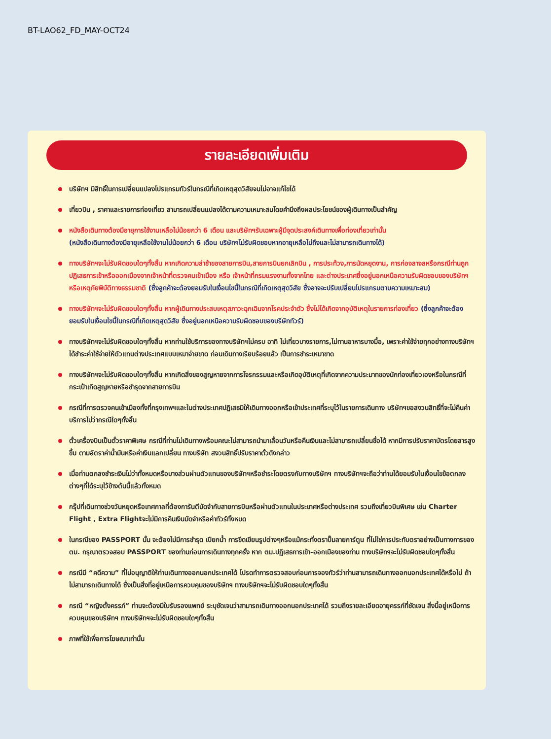BT-LAO62_FD_MAY-OCT24
รายละเอียดเพิ่มเติม
บริษัทฯ มีสิทธิ์ในการเปลี่ยนแปลงโปรแกรมทัวร์ในกรณีที่เกิดเหตุสุดวิสัยจนไม่อาจแก้ไขได้
เที่ยวบิน , ราคาและรายการท่องเที่ยว สามารถเปลี่ยนแปลงได้ตามความเหมาะสมโดยคำนึงถึงผลประโยชน์ของผู้เดินทางเป็นสำคัญ
หนังสือเดินทางต้องมีอายุการใช้งานเหลือไม่น้อยกว่า 6 เดือน และบริษัทฯรับเฉพาะผู้มีจุดประสงค์เดินทางเพื่อท่องเที่ยวเท่านั้น
(หนังสือเดินทางต้องมีอายุเหลือใช้งานไม่น้อยกว่า 6 เดือน บริษัทฯไม่รับผิดชอบหากอายุเหลือไม่ถึงและไม่สามารถเดินทางได้)
ทางบริษัทฯจะไม่รับผิดชอบใดๆทั้งสิ้น หากเกิดความล่าช้าของสายการบิน,สายการบินยกเลิกบิน , การประท้วง,การนัดหยุดงาน, การก่อจลาจลหรือกรณีท่านถูกปฏิเสธการเข้าหรือออกเมืองจากเจ้าหน้าที่ตรวจคนเข้าเมือง หรือ เจ้าหน้าที่กรมแรงงานทั้งจากไทย และต่างประเทศซึ่งอยู่นอกเหนือความรับผิดชอบของบริษัทฯหรือเหตุภัยพิบัติทางธรรมชาติ (ซึ่งลูกค้าจะต้องยอมรับในเงื่อนไขนี้ในกรณีที่เกิดเหตุสุดวิสัย ซึ่งอาจจะปรับเปลี่ยนโปรแกรมตามความเหมาะสม)
ทางบริษัทฯจะไม่รับผิดชอบใดๆทั้งสิ้น หากผู้เดินทางประสบเหตุสภาวะฉุกเฉินจากโรคประจำตัว ซึ่งไม่ได้เกิดจากอุบัติเหตุในรายการท่องเที่ยว (ซึ่งลูกค้าจะต้องยอมรับในเงื่อนไขนี้ในกรณีที่เกิดเหตุสุดวิสัย ซึ่งอยู่นอกเหนือความรับผิดชอบของบริษัททัวร์)
ทางบริษัทฯจะไม่รับผิดชอบใดๆทั้งสิ้น หากท่านใช้บริการของทางบริษัทฯไม่ครบ อาทิ ไม่เที่ยวบางรายการ,ไม่ทานอาหารบางมื้อ, เพราะค่าใช้จ่ายทุกอย่างทางบริษัทฯได้ชำระค่าใช้จ่ายให้ตัวแทนต่างประเทศแบบเหมาจ่ายขาด ก่อนเดินทางเรียบร้อยแล้ว เป็นการชำระเหมาขาด
ทางบริษัทฯจะไม่รับผิดชอบใดๆทั้งสิ้น หากเกิดสิ่งของสูญหายจากการโจรกรรมและหรือเกิดอุบัติเหตุที่เกิดจากความประมาทของนักท่องเที่ยวเองหรือในกรณีที่กระเป๋าเกิดสูญหายหรือชำรุดจากสายการบิน
กรณีที่การตรวจคนเข้าเมืองทั้งที่กรุงเทพฯและในต่างประเทศปฏิเสธมิให้เดินทางออกหรือเข้าประเทศที่ระบุไว้ในรายการเดินทาง บริษัทฯขอสงวนสิทธิ์ที่จะไม่คืนค่าบริการไม่ว่ากรณีใดๆทั้งสิ้น
ตั๋วเครื่องบินเป็นตั๋วราคาพิเศษ กรณีที่ท่านไม่เดินทางพร้อมคณะไม่สามารถนำมาเลื่อนวันหรือคืนเงินและไม่สามารถเปลี่ยนชื่อได้ หากมีการปรับราคาบัตรโดยสารสูงขึ้น ตามอัตราค่าน้ำมันหรือค่าเงินแลกเปลี่ยน ทางบริษัท สงวนสิทธิ์ปรับราคาตั๋วดังกล่าว
เมื่อท่านตกลงชำระเงินไม่ว่าทั้งหมดหรือบางส่วนผ่านตัวแทนของบริษัทฯหรือชำระโดยตรงกับทางบริษัทฯ ทางบริษัทฯจะถือว่าท่านได้ยอมรับในเงื่อนไขข้อตกลงต่างๆที่ได้ระบุไว้ข้างต้นนี้แล้วทั้งหมด
กรุ๊ปที่เดินทางช่วงวันหยุดหรือเทศกาลที่ต้องการันตีมัดจำกับสายการบินหรือผ่านตัวแทนในประเทศหรือต่างประเทศ รวมถึงเที่ยวบินพิเศษ เช่น Charter Flight , Extra Flightจะไม่มีการคืนเงินมัดจำหรือค่าทัวร์ทั้งหมด
ในกรณีของ PASSPORT นั้น จะต้องไม่มีการชำรุด เปียกน้ำ การขีดเขียนรูปต่างๆหรือแม้กระทั่งตราปั๊มลายการ์ตูน ที่ไม่ใช่การประทับตราอย่างเป็นทางการของตม. กรุณาตรวจสอบ PASSPORT ของท่านก่อนการเดินทางทุกครั้ง หาก ตม.ปฏิเสธการเข้า-ออกเมืองของท่าน ทางบริษัทฯจะไม่รับผิดชอบใดๆทั้งสิ้น
กรณีมี “คดีความ” ที่ไม่อนุญาติให้ท่านเดินทางออกนอกประเทศได้ โปรดทำการตรวจสอบก่อนการจองทัวร์ว่าท่านสามารถเดินทางออกนอกประเทศได้หรือไม่ ถ้าไม่สามารถเดินทางได้ ซึ่งเป็นสิ่งที่อยู่เหนือการควบคุมของบริษัทฯ ทางบริษัทฯจะไม่รับผิดชอบใดๆทั้งสิ้น
กรณี “หญิงตั้งครรภ์” ท่านจะต้องมีใบรับรองแพทย์ ระบุชัดเจนว่าสามารถเดินทางออกนอกประเทศได้ รวมถึงรายละเอียดอายุครรภ์ที่ชัดเจน สิ่งนี้อยู่เหนือการควบคุมของบริษัทฯ ทางบริษัทฯจะไม่รับผิดชอบใดๆทั้งสิ้น
ภาพที่ใช้เพื่อการโฆษณาเท่านั้น